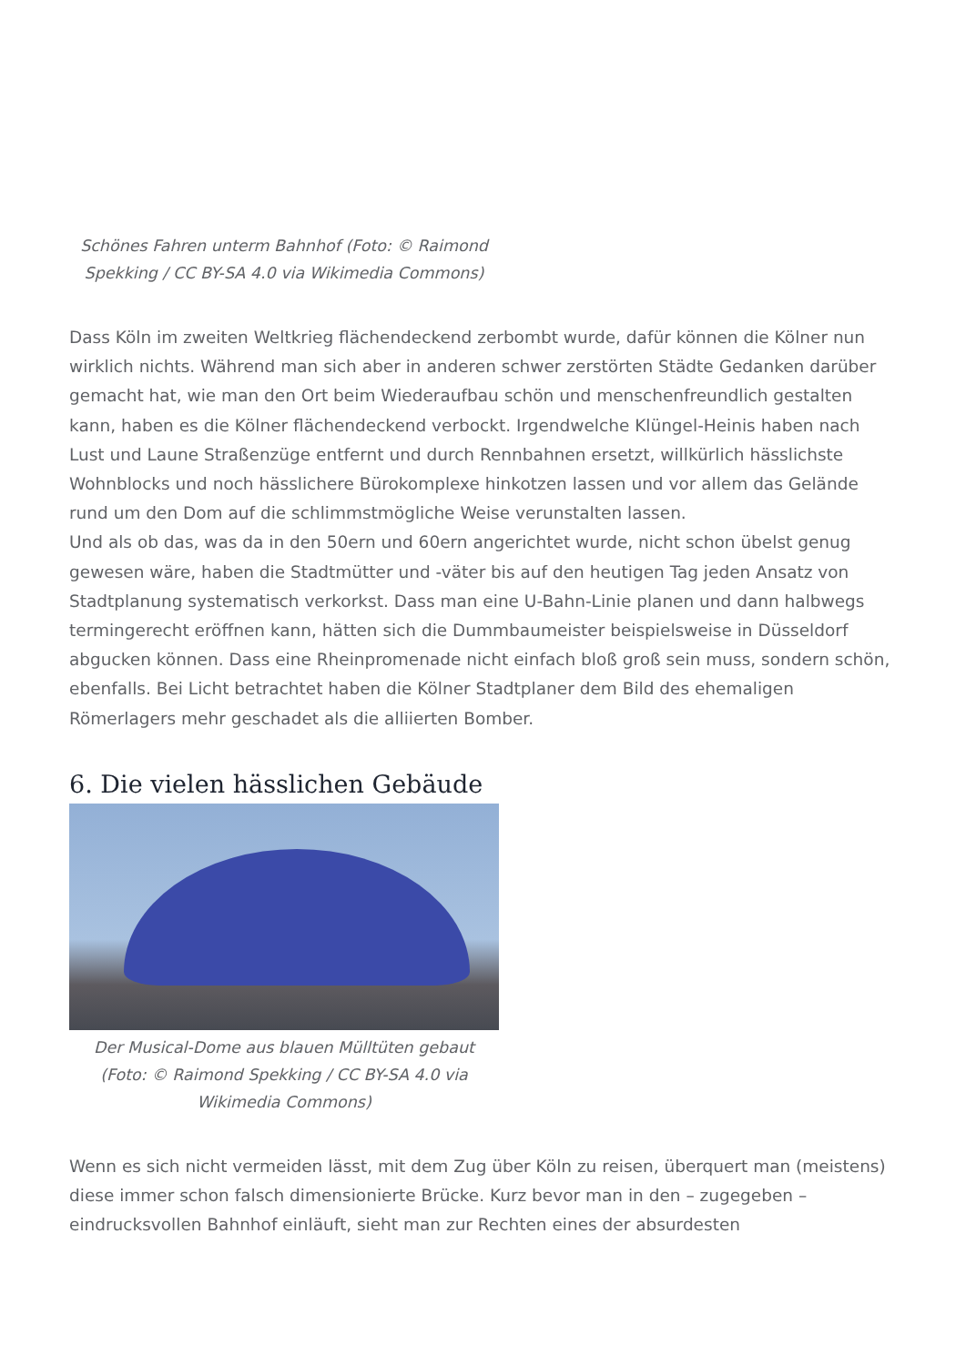Schönes Fahren unterm Bahnhof (Foto: © Raimond Spekking / CC BY-SA 4.0 via Wikimedia Commons)
Dass Köln im zweiten Weltkrieg flächendeckend zerbombt wurde, dafür können die Kölner nun wirklich nichts. Während man sich aber in anderen schwer zerstörten Städte Gedanken darüber gemacht hat, wie man den Ort beim Wiederaufbau schön und menschenfreundlich gestalten kann, haben es die Kölner flächendeckend verbockt. Irgendwelche Klüngel-Heinis haben nach Lust und Laune Straßenzüge entfernt und durch Rennbahnen ersetzt, willkürlich hässlichste Wohnblocks und noch hässlichere Bürokomplexe hinkotzen lassen und vor allem das Gelände rund um den Dom auf die schlimmstmögliche Weise verunstalten lassen.
Und als ob das, was da in den 50ern und 60ern angerichtet wurde, nicht schon übelst genug gewesen wäre, haben die Stadtmütter und -väter bis auf den heutigen Tag jeden Ansatz von Stadtplanung systematisch verkorkst. Dass man eine U-Bahn-Linie planen und dann halbwegs termingerecht eröffnen kann, hätten sich die Dummbaumeister beispielsweise in Düsseldorf abgucken können. Dass eine Rheinpromenade nicht einfach bloß groß sein muss, sondern schön, ebenfalls. Bei Licht betrachtet haben die Kölner Stadtplaner dem Bild des ehemaligen Römerlagers mehr geschadet als die alliierten Bomber.
6. Die vielen hässlichen Gebäude
Der Musical-Dome aus blauen Mülltüten gebaut (Foto: © Raimond Spekking / CC BY-SA 4.0 via Wikimedia Commons)
Wenn es sich nicht vermeiden lässt, mit dem Zug über Köln zu reisen, überquert man (meistens) diese immer schon falsch dimensionierte Brücke. Kurz bevor man in den – zugegeben – eindrucksvollen Bahnhof einläuft, sieht man zur Rechten eines der absurdesten